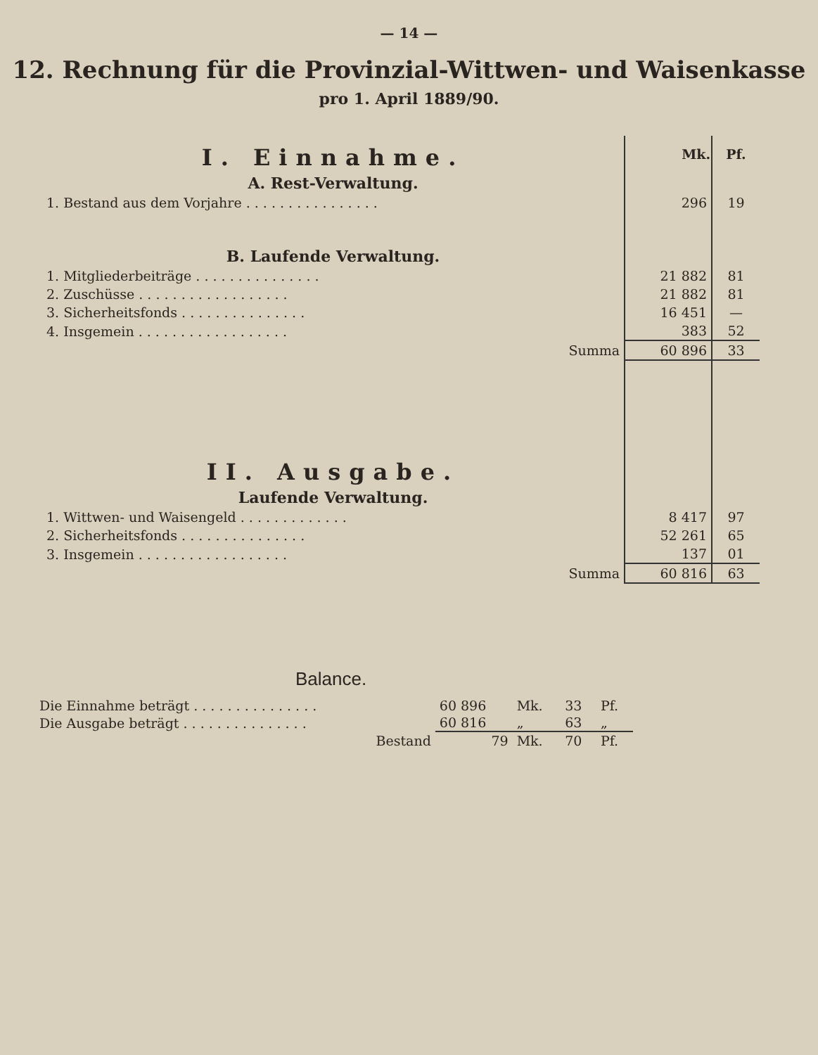— 14 —
12. Rechnung für die Provinzial-Wittwen- und Waisenkasse
pro 1. April 1889/90.
| I. Einnahme. | Mk. | Pf. |
| A. Rest-Verwaltung. | | |
| 1. Bestand aus dem Vorjahre . . . . . . . . . . . . . . . . | 296 | 19 |
| B. Laufende Verwaltung. | | |
| 1. Mitgliederbeiträge . . . . . . . . . . . . . . . | 21 882 | 81 |
| 2. Zuschüsse . . . . . . . . . . . . . . . . . . | 21 882 | 81 |
| 3. Sicherheitsfonds . . . . . . . . . . . . . . . | 16 451 | — |
| 4. Insgemein . . . . . . . . . . . . . . . . . . | 383 | 52 |
| Summa | 60 896 | 33 |
| II. Ausgabe. | | |
| Laufende Verwaltung. | | |
| 1. Wittwen- und Waisengeld . . . . . . . . . . . . . | 8 417 | 97 |
| 2. Sicherheitsfonds . . . . . . . . . . . . . . . | 52 261 | 65 |
| 3. Insgemein . . . . . . . . . . . . . . . . . . | 137 | 01 |
| Summa | 60 816 | 63 |
Balance.
| Die Einnahme beträgt . . . . . . . . . . . . . . . | 60 896 | Mk. | 33 | Pf. |
| Die Ausgabe beträgt . . . . . . . . . . . . . . . | 60 816 | „ | 63 | „ |
| Bestand | 79 | Mk. | 70 | Pf. |